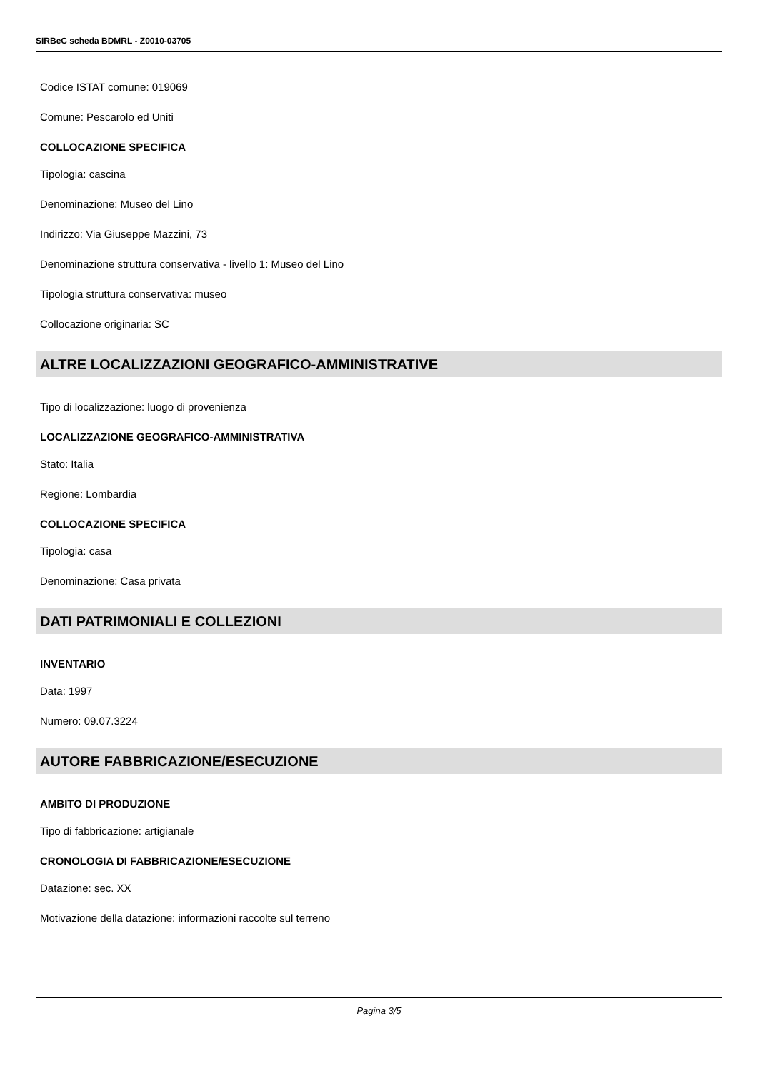SIRBeC scheda BDMRL - Z0010-03705
Codice ISTAT comune: 019069
Comune: Pescarolo ed Uniti
COLLOCAZIONE SPECIFICA
Tipologia: cascina
Denominazione: Museo del Lino
Indirizzo: Via Giuseppe Mazzini, 73
Denominazione struttura conservativa - livello 1: Museo del Lino
Tipologia struttura conservativa: museo
Collocazione originaria: SC
ALTRE LOCALIZZAZIONI GEOGRAFICO-AMMINISTRATIVE
Tipo di localizzazione: luogo di provenienza
LOCALIZZAZIONE GEOGRAFICO-AMMINISTRATIVA
Stato: Italia
Regione: Lombardia
COLLOCAZIONE SPECIFICA
Tipologia: casa
Denominazione: Casa privata
DATI PATRIMONIALI E COLLEZIONI
INVENTARIO
Data: 1997
Numero: 09.07.3224
AUTORE FABBRICAZIONE/ESECUZIONE
AMBITO DI PRODUZIONE
Tipo di fabbricazione: artigianale
CRONOLOGIA DI FABBRICAZIONE/ESECUZIONE
Datazione: sec. XX
Motivazione della datazione: informazioni raccolte sul terreno
Pagina 3/5